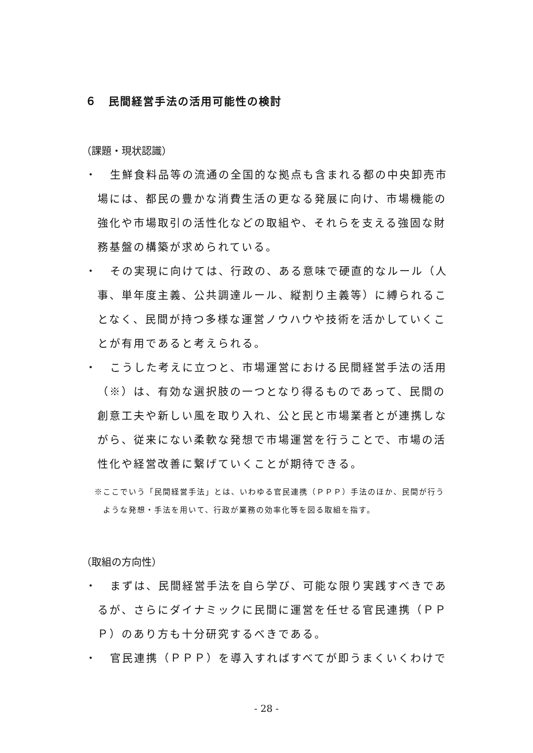６　民間経営手法の活用可能性の検討
（課題・現状認識）
・ 生鮮食料品等の流通の全国的な拠点も含まれる都の中央卸売市場には、都民の豊かな消費生活の更なる発展に向け、市場機能の強化や市場取引の活性化などの取組や、それらを支える強固な財務基盤の構築が求められている。
・ その実現に向けては、行政の、ある意味で硬直的なルール（人事、単年度主義、公共調達ルール、縦割り主義等）に縛られることなく、民間が持つ多様な運営ノウハウや技術を活かしていくことが有用であると考えられる。
・ こうした考えに立つと、市場運営における民間経営手法の活用（※）は、有効な選択肢の一つとなり得るものであって、民間の創意工夫や新しい風を取り入れ、公と民と市場業者とが連携しながら、従来にない柔軟な発想で市場運営を行うことで、市場の活性化や経営改善に繋げていくことが期待できる。
※ここでいう「民間経営手法」とは、いわゆる官民連携（ＰＰＰ）手法のほか、民間が行うような発想・手法を用いて、行政が業務の効率化等を図る取組を指す。
（取組の方向性）
・ まずは、民間経営手法を自ら学び、可能な限り実践すべきであるが、さらにダイナミックに民間に運営を任せる官民連携（ＰＰＰ）のあり方も十分研究するべきである。
・ 官民連携（ＰＰＰ）を導入すればすべてが即うまくいくわけで
- 28 -